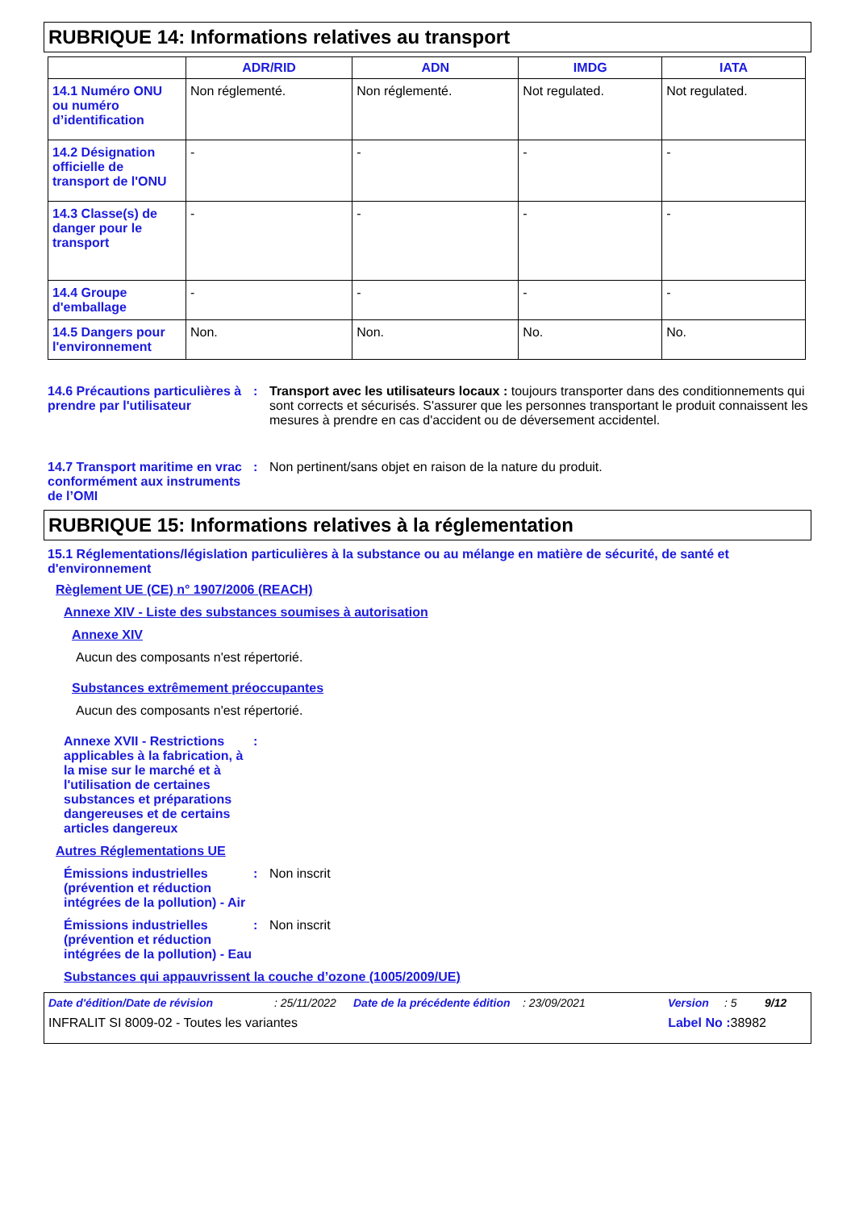RUBRIQUE 14: Informations relatives au transport
| | ADR/RID | ADN | IMDG | IATA |
| --- | --- | --- | --- | --- |
| 14.1 Numéro ONU ou numéro d’identification | Non réglementé. | Non réglementé. | Not regulated. | Not regulated. |
| 14.2 Désignation officielle de transport de l'ONU | - | - | - | - |
| 14.3 Classe(s) de danger pour le transport | - | - | - | - |
| 14.4 Groupe d'emballage | - | - | - | - |
| 14.5 Dangers pour l'environnement | Non. | Non. | No. | No. |
14.6 Précautions particulières à prendre par l'utilisateur
: Transport avec les utilisateurs locaux : toujours transporter dans des conditionnements qui sont corrects et sécurisés. S'assurer que les personnes transportant le produit connaissent les mesures à prendre en cas d'accident ou de déversement accidentel.
14.7 Transport maritime en vrac conformément aux instruments de l’OMI
: Non pertinent/sans objet en raison de la nature du produit.
RUBRIQUE 15: Informations relatives à la réglementation
15.1 Réglementations/législation particulières à la substance ou au mélange en matière de sécurité, de santé et d'environnement
Règlement UE (CE) n° 1907/2006 (REACH)
Annexe XIV - Liste des substances soumises à autorisation
Annexe XIV
Aucun des composants n'est répertorié.
Substances extrêmement préoccupantes
Aucun des composants n'est répertorié.
Annexe XVII - Restrictions applicables à la fabrication, à la mise sur le marché et à l'utilisation de certaines substances et préparations dangereuses et de certains articles dangereux
:
Autres Réglementations UE
Émissions industrielles (prévention et réduction intégrées de la pollution) - Air
: Non inscrit
Émissions industrielles (prévention et réduction intégrées de la pollution) - Eau
: Non inscrit
Substances qui appauvrissent la couche d’ozone (1005/2009/UE)
Date d'édition/Date de révision: 25/11/2022 Date de la précédente édition: 23/09/2021 Version: 5 9/12
INFRALIT SI 8009-02 - Toutes les variantes Label No : 38982